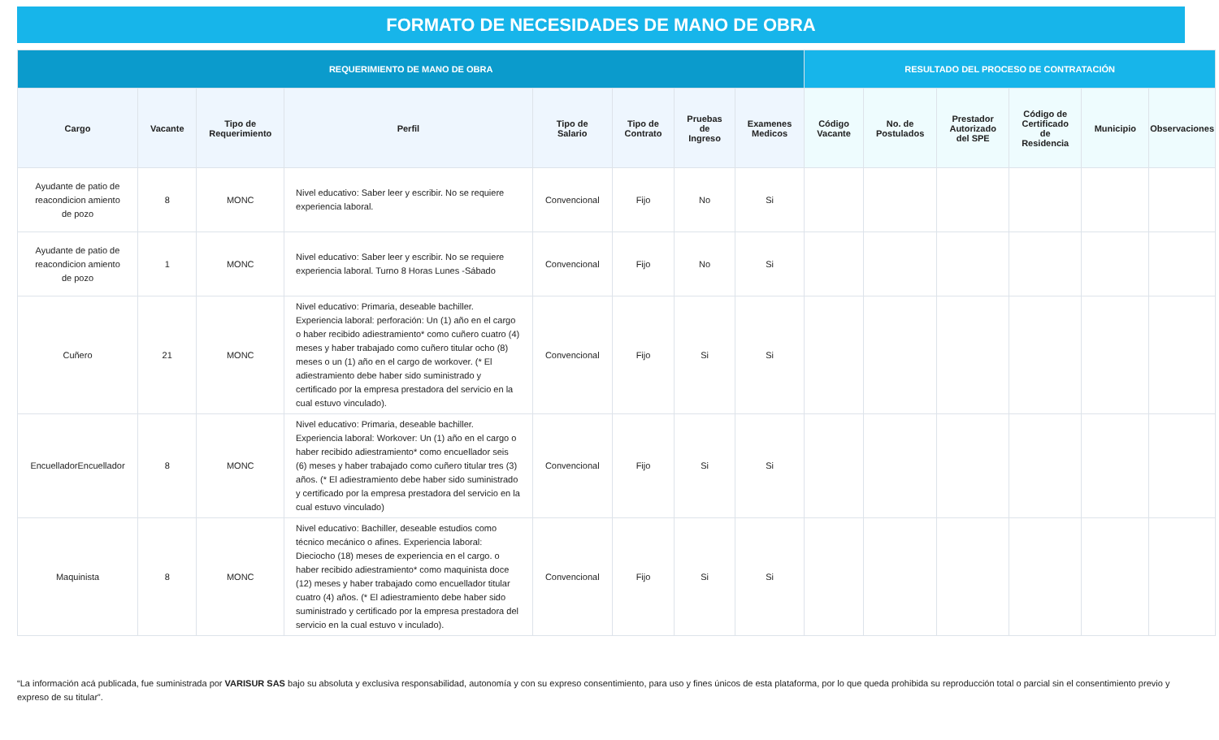FORMATO DE NECESIDADES DE MANO DE OBRA
| REQUERIMIENTO DE MANO DE OBRA | | | | | | | | RESULTADO DEL PROCESO DE CONTRATACIÓN | | | | | |
| --- | --- | --- | --- | --- | --- | --- | --- | --- | --- | --- | --- | --- | --- |
| Cargo | Vacante | Tipo de Requerimiento | Perfil | Tipo de Salario | Tipo de Contrato | Pruebas de Ingreso | Examenes Medicos | Código Vacante | No. de Postulados | Prestador Autorizado del SPE | Código de Certificado de Residencia | Municipio | Observaciones |
| Ayudante de patio de reacondicion amiento de pozo | 8 | MONC | Nivel educativo: Saber leer y escribir. No se requiere experiencia laboral. | Convencional | Fijo | No | Si | | | | | | |
| Ayudante de patio de reacondicion amiento de pozo | 1 | MONC | Nivel educativo: Saber leer y escribir. No se requiere experiencia laboral. Turno 8 Horas Lunes -Sábado | Convencional | Fijo | No | Si | | | | | | |
| Cuñero | 21 | MONC | Nivel educativo: Primaria, deseable bachiller. Experiencia laboral: perforación: Un (1) año en el cargo o haber recibido adiestramiento* como cuñero cuatro (4) meses y haber trabajado como cuñero titular ocho (8) meses o un (1) año en el cargo de workover. (* El adiestramiento debe haber sido suministrado y certificado por la empresa prestadora del servicio en la cual estuvo vinculado). | Convencional | Fijo | Si | Si | | | | | | |
| EncuelladorEncuellador | 8 | MONC | Nivel educativo: Primaria, deseable bachiller. Experiencia laboral: Workover: Un (1) año en el cargo o haber recibido adiestramiento* como encuellador seis (6) meses y haber trabajado como cuñero titular tres (3) años. (* El adiestramiento debe haber sido suministrado y certificado por la empresa prestadora del servicio en la cual estuvo vinculado) | Convencional | Fijo | Si | Si | | | | | | |
| Maquinista | 8 | MONC | Nivel educativo: Bachiller, deseable estudios como técnico mecánico o afines. Experiencia laboral: Dieciocho (18) meses de experiencia en el cargo. o haber recibido adiestramiento* como maquinista doce (12) meses y haber trabajado como encuellador titular cuatro (4) años. (* El adiestramiento debe haber sido suministrado y certificado por la empresa prestadora del servicio en la cual estuvo v inculado). | Convencional | Fijo | Si | Si | | | | | | |
“La información acá publicada, fue suministrada por VARISUR SAS bajo su absoluta y exclusiva responsabilidad, autonomía y con su expreso consentimiento, para uso y fines únicos de esta plataforma, por lo que queda prohibida su reproducción total o parcial sin el consentimiento previo y expreso de su titular”.